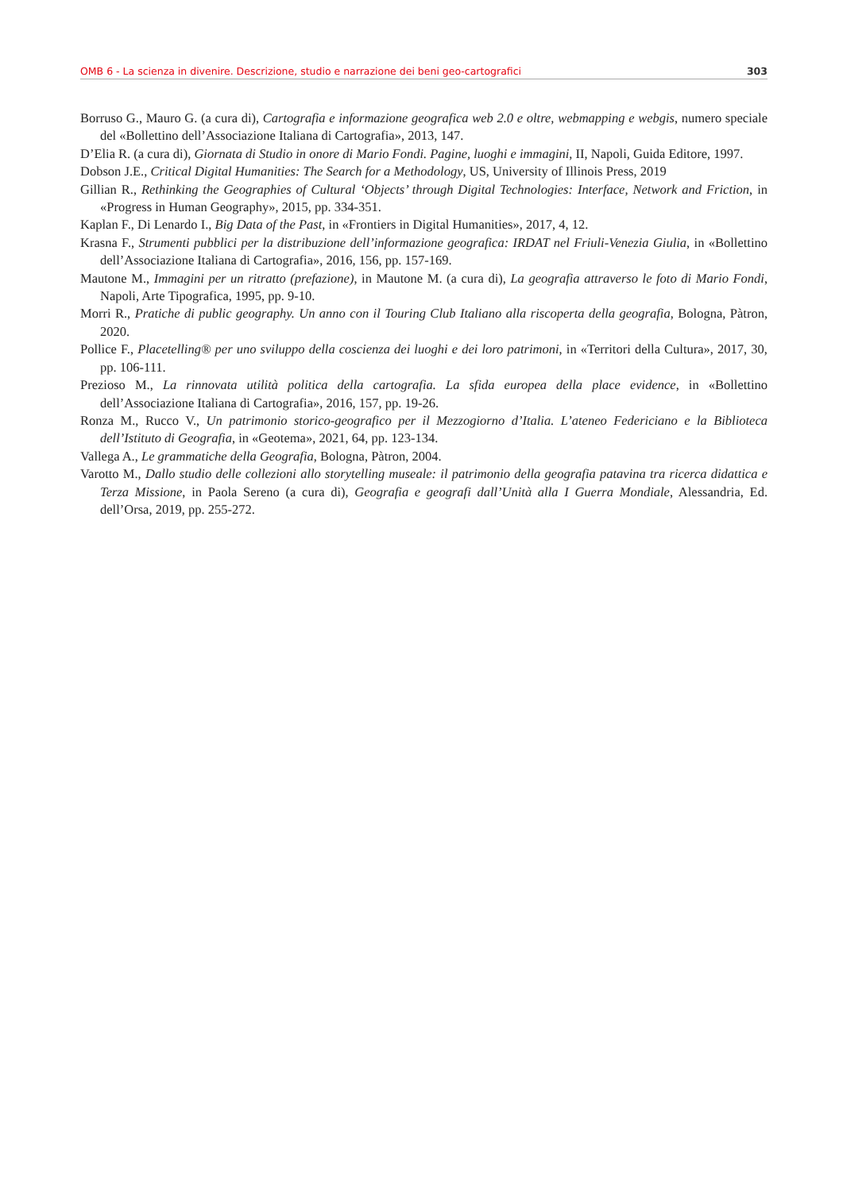OMB 6 - La scienza in divenire. Descrizione, studio e narrazione dei beni geo-cartografici 303
Borruso G., Mauro G. (a cura di), Cartografia e informazione geografica web 2.0 e oltre, webmapping e webgis, numero speciale del «Bollettino dell’Associazione Italiana di Cartografia», 2013, 147.
D’Elia R. (a cura di), Giornata di Studio in onore di Mario Fondi. Pagine, luoghi e immagini, II, Napoli, Guida Editore, 1997.
Dobson J.E., Critical Digital Humanities: The Search for a Methodology, US, University of Illinois Press, 2019
Gillian R., Rethinking the Geographies of Cultural ‘Objects’ through Digital Technologies: Interface, Network and Friction, in «Progress in Human Geography», 2015, pp. 334-351.
Kaplan F., Di Lenardo I., Big Data of the Past, in «Frontiers in Digital Humanities», 2017, 4, 12.
Krasna F., Strumenti pubblici per la distribuzione dell’informazione geografica: IRDAT nel Friuli-Venezia Giulia, in «Bollettino dell’Associazione Italiana di Cartografia», 2016, 156, pp. 157-169.
Mautone M., Immagini per un ritratto (prefazione), in Mautone M. (a cura di), La geografia attraverso le foto di Mario Fondi, Napoli, Arte Tipografica, 1995, pp. 9-10.
Morri R., Pratiche di public geography. Un anno con il Touring Club Italiano alla riscoperta della geografia, Bologna, Pàtron, 2020.
Pollice F., Placetelling® per uno sviluppo della coscienza dei luoghi e dei loro patrimoni, in «Territori della Cultura», 2017, 30, pp. 106-111.
Prezioso M., La rinnovata utilità politica della cartografia. La sfida europea della place evidence, in «Bollettino dell’Associazione Italiana di Cartografia», 2016, 157, pp. 19-26.
Ronza M., Rucco V., Un patrimonio storico-geografico per il Mezzogiorno d’Italia. L’ateneo Federiciano e la Biblioteca dell’Istituto di Geografia, in «Geotema», 2021, 64, pp. 123-134.
Vallega A., Le grammatiche della Geografia, Bologna, Pàtron, 2004.
Varotto M., Dallo studio delle collezioni allo storytelling museale: il patrimonio della geografia patavina tra ricerca didattica e Terza Missione, in Paola Sereno (a cura di), Geografia e geografi dall’Unità alla I Guerra Mondiale, Alessandria, Ed. dell’Orsa, 2019, pp. 255-272.